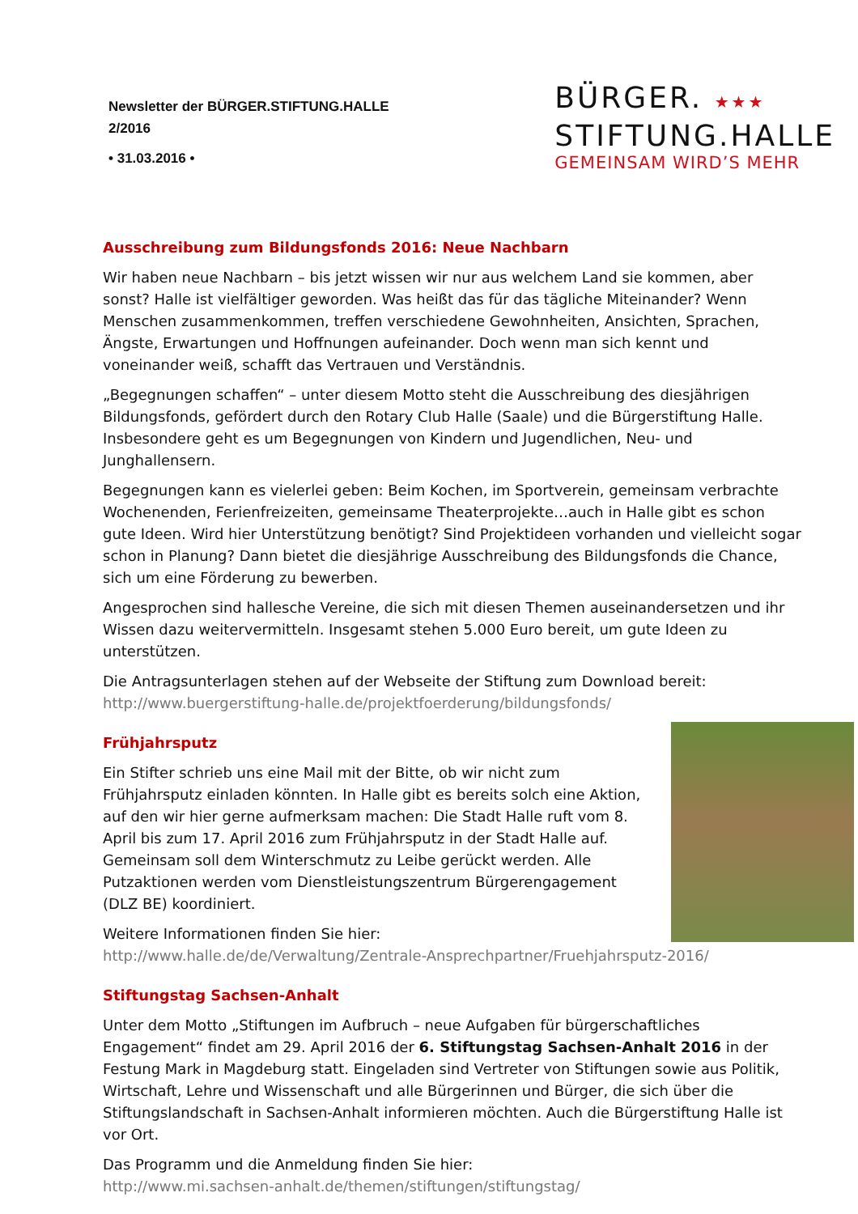Newsletter der BÜRGER.STIFTUNG.HALLE
2/2016
• 31.03.2016 •
BÜRGER. ★★★
STIFTUNG.HALLE
GEMEINSAM WIRD’S MEHR
Ausschreibung zum Bildungsfonds 2016: Neue Nachbarn
Wir haben neue Nachbarn – bis jetzt wissen wir nur aus welchem Land sie kommen, aber sonst? Halle ist vielfältiger geworden. Was heißt das für das tägliche Miteinander? Wenn Menschen zusammenkommen, treffen verschiedene Gewohnheiten, Ansichten, Sprachen, Ängste, Erwartungen und Hoffnungen aufeinander. Doch wenn man sich kennt und voneinander weiß, schafft das Vertrauen und Verständnis.
„Begegnungen schaffen“ – unter diesem Motto steht die Ausschreibung des diesjährigen Bildungsfonds, gefördert durch den Rotary Club Halle (Saale) und die Bürgerstiftung Halle. Insbesondere geht es um Begegnungen von Kindern und Jugendlichen, Neu- und Junghallensern.
Begegnungen kann es vielerlei geben: Beim Kochen, im Sportverein, gemeinsam verbrachte Wochenenden, Ferienfreizeiten, gemeinsame Theaterprojekte…auch in Halle gibt es schon gute Ideen. Wird hier Unterstützung benötigt? Sind Projektideen vorhanden und vielleicht sogar schon in Planung? Dann bietet die diesjährige Ausschreibung des Bildungsfonds die Chance, sich um eine Förderung zu bewerben.
Angesprochen sind hallesche Vereine, die sich mit diesen Themen auseinandersetzen und ihr Wissen dazu weitervermitteln. Insgesamt stehen 5.000 Euro bereit, um gute Ideen zu unterstützen.
Die Antragsunterlagen stehen auf der Webseite der Stiftung zum Download bereit:
http://www.buergerstiftung-halle.de/projektfoerderung/bildungsfonds/
Frühjahrsputz
Ein Stifter schrieb uns eine Mail mit der Bitte, ob wir nicht zum Frühjahrsputz einladen könnten. In Halle gibt es bereits solch eine Aktion, auf den wir hier gerne aufmerksam machen: Die Stadt Halle ruft vom 8. April bis zum 17. April 2016 zum Frühjahrsputz in der Stadt Halle auf. Gemeinsam soll dem Winterschmutz zu Leibe gerückt werden. Alle Putzaktionen werden vom Dienstleistungszentrum Bürgerengagement (DLZ BE) koordiniert.
Weitere Informationen finden Sie hier:
http://www.halle.de/de/Verwaltung/Zentrale-Ansprechpartner/Fruehjahrsputz-2016/
Stiftungstag Sachsen-Anhalt
Unter dem Motto „Stiftungen im Aufbruch – neue Aufgaben für bürgerschaftliches Engagement“ findet am 29. April 2016 der 6. Stiftungstag Sachsen-Anhalt 2016 in der Festung Mark in Magdeburg statt. Eingeladen sind Vertreter von Stiftungen sowie aus Politik, Wirtschaft, Lehre und Wissenschaft und alle Bürgerinnen und Bürger, die sich über die Stiftungslandschaft in Sachsen-Anhalt informieren möchten. Auch die Bürgerstiftung Halle ist vor Ort.
Das Programm und die Anmeldung finden Sie hier:
http://www.mi.sachsen-anhalt.de/themen/stiftungen/stiftungstag/